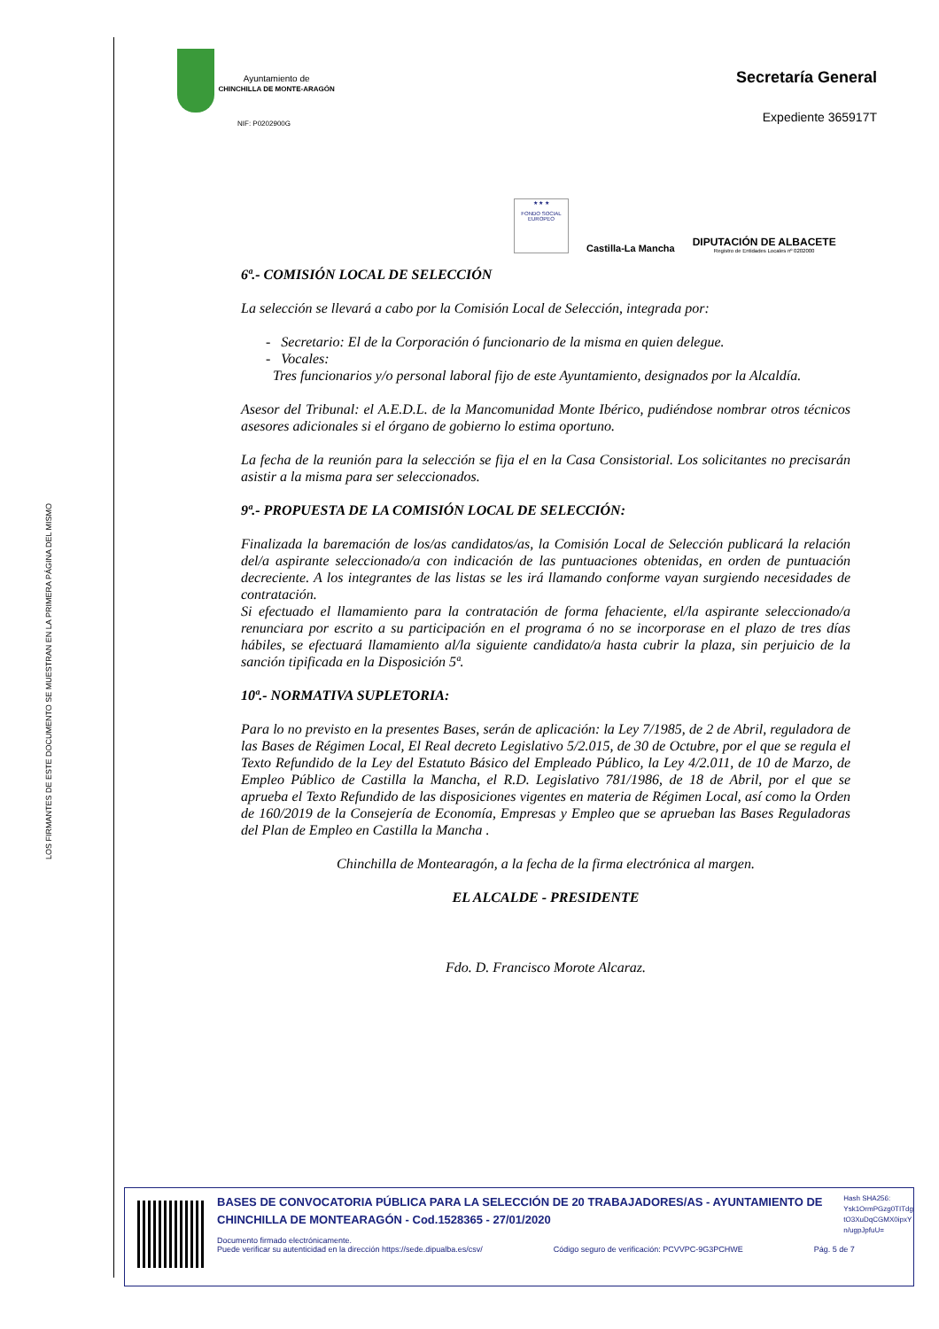LOS FIRMANTES DE ESTE DOCUMENTO SE MUESTRAN EN LA PRIMERA PÁGINA DEL MISMO
Ayuntamiento de
CHINCHILLA DE MONTE-ARAGÓN
NIF: P0202900G
Secretaría General
Expediente 365917T
★ ★ ★
FONDO SOCIAL EUROPEO
Castilla-La Mancha
DIPUTACIÓN DE ALBACETE
Registro de Entidades Locales nº 0202000
6ª.- COMISIÓN LOCAL DE SELECCIÓN
La selección se llevará a cabo por la Comisión Local de Selección, integrada por:
- Secretario: El de la Corporación ó funcionario de la misma en quien delegue.
- Vocales:
Tres funcionarios y/o personal laboral fijo de este Ayuntamiento, designados por la Alcaldía.
Asesor del Tribunal: el A.E.D.L. de la Mancomunidad Monte Ibérico, pudiéndose nombrar otros técnicos asesores adicionales si el órgano de gobierno lo estima oportuno.
La fecha de la reunión para la selección se fija el en la Casa Consistorial. Los solicitantes no precisarán asistir a la misma para ser seleccionados.
9ª.- PROPUESTA DE LA COMISIÓN LOCAL DE SELECCIÓN:
Finalizada la baremación de los/as candidatos/as, la Comisión Local de Selección publicará la relación del/a aspirante seleccionado/a con indicación de las puntuaciones obtenidas, en orden de puntuación decreciente. A los integrantes de las listas se les irá llamando conforme vayan surgiendo necesidades de contratación.
Si efectuado el llamamiento para la contratación de forma fehaciente, el/la aspirante seleccionado/a renunciara por escrito a su participación en el programa ó no se incorporase en el plazo de tres días hábiles, se efectuará llamamiento al/la siguiente candidato/a hasta cubrir la plaza, sin perjuicio de la sanción tipificada en la Disposición 5ª.
10ª.- NORMATIVA SUPLETORIA:
Para lo no previsto en la presentes Bases, serán de aplicación: la Ley 7/1985, de 2 de Abril, reguladora de las Bases de Régimen Local, El Real decreto Legislativo 5/2.015, de 30 de Octubre, por el que se regula el Texto Refundido de la Ley del Estatuto Básico del Empleado Público, la Ley 4/2.011, de 10 de Marzo, de Empleo Público de Castilla la Mancha, el R.D. Legislativo 781/1986, de 18 de Abril, por el que se aprueba el Texto Refundido de las disposiciones vigentes en materia de Régimen Local, así como la Orden de 160/2019 de la Consejería de Economía, Empresas y Empleo que se aprueban las Bases Reguladoras del Plan de Empleo en Castilla la Mancha .
Chinchilla de Montearagón, a la fecha de la firma electrónica al margen.
EL ALCALDE - PRESIDENTE
Fdo. D. Francisco Morote Alcaraz.
BASES DE CONVOCATORIA PÚBLICA PARA LA SELECCIÓN DE 20 TRABAJADORES/AS - AYUNTAMIENTO DE CHINCHILLA DE MONTEARAGÓN - Cod.1528365 - 27/01/2020
Hash SHA256: Ysk1OrmPGzg0TITdg tO3XuDqCGMX0ipxY n/ugpJpfuU=
Documento firmado electrónicamente.
Puede verificar su autenticidad en la dirección https://sede.dipualba.es/csv/ Código seguro de verificación: PCVVPC-9G3PCHWE Pág. 5 de 7